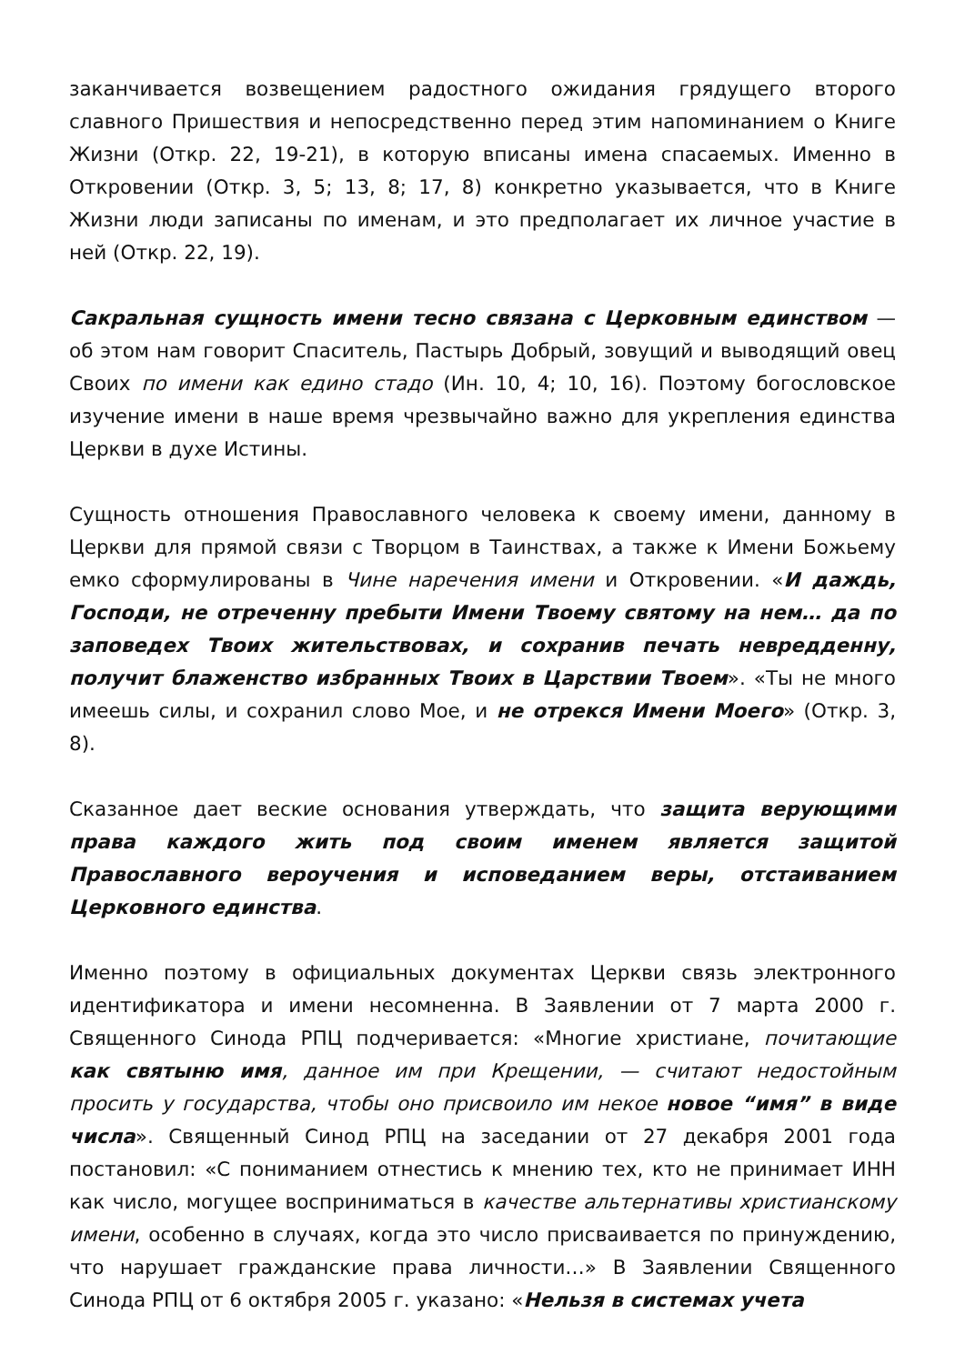заканчивается возвещением радостного ожидания грядущего второго славного Пришествия и непосредственно перед этим напоминанием о Книге Жизни (Откр. 22, 19-21), в которую вписаны имена спасаемых. Именно в Откровении (Откр. 3, 5; 13, 8; 17, 8) конкретно указывается, что в Книге Жизни люди записаны по именам, и это предполагает их личное участие в ней (Откр. 22, 19).
Сакральная сущность имени тесно связана с Церковным единством — об этом нам говорит Спаситель, Пастырь Добрый, зовущий и выводящий овец Своих по имени как едино стадо (Ин. 10, 4; 10, 16). Поэтому богословское изучение имени в наше время чрезвычайно важно для укрепления единства Церкви в духе Истины.
Сущность отношения Православного человека к своему имени, данному в Церкви для прямой связи с Творцом в Таинствах, а также к Имени Божьему емко сформулированы в Чине наречения имени и Откровении. «И даждь, Господи, не отреченну пребыти Имени Твоему святому на нем… да по заповедех Твоих жительствовах, и сохранив печать невредденну, получит блаженство избранных Твоих в Царствии Твоем». «Ты не много имеешь силы, и сохранил слово Мое, и не отрекся Имени Моего» (Откр. 3, 8).
Сказанное дает веские основания утверждать, что защита верующими права каждого жить под своим именем является защитой Православного вероучения и исповеданием веры, отстаиванием Церковного единства.
Именно поэтому в официальных документах Церкви связь электронного идентификатора и имени несомненна. В Заявлении от 7 марта 2000 г. Священного Синода РПЦ подчеривается: «Многие христиане, почитающие как святыню имя, данное им при Крещении, — считают недостойным просить у государства, чтобы оно присвоило им некое новое “имя” в виде числа». Священный Синод РПЦ на заседании от 27 декабря 2001 года постановил: «С пониманием отнестись к мнению тех, кто не принимает ИНН как число, могущее восприниматься в качестве альтернативы христианскому имени, особенно в случаях, когда это число присваивается по принуждению, что нарушает гражданские права личности…» В Заявлении Священного Синода РПЦ от 6 октября 2005 г. указано: «Нельзя в системах учета